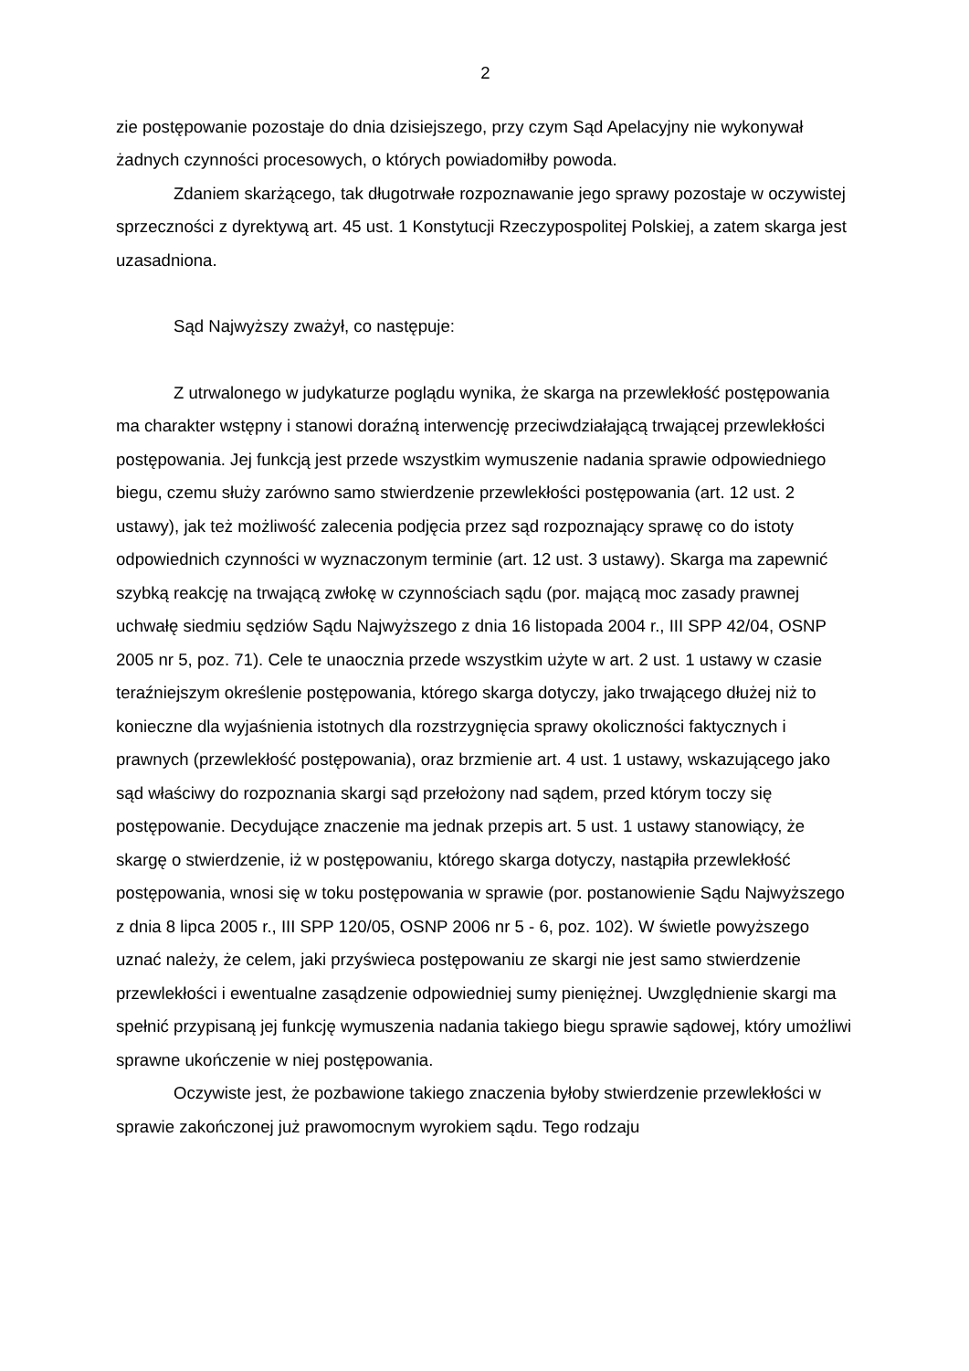2
zie postępowanie pozostaje do dnia dzisiejszego, przy czym Sąd Apelacyjny nie wykonywał żadnych czynności procesowych, o których powiadomiłby powoda.
Zdaniem skarżącego, tak długotrwałe rozpoznawanie jego sprawy pozostaje w oczywistej sprzeczności z dyrektywą art. 45 ust. 1 Konstytucji Rzeczypospolitej Polskiej, a zatem skarga jest uzasadniona.
Sąd Najwyższy zważył, co następuje:
Z utrwalonego w judykaturze poglądu wynika, że skarga na przewlekłość postępowania ma charakter wstępny i stanowi doraźną interwencję przeciwdziałającą trwającej przewlekłości postępowania. Jej funkcją jest przede wszystkim wymuszenie nadania sprawie odpowiedniego biegu, czemu służy zarówno samo stwierdzenie przewlekłości postępowania (art. 12 ust. 2 ustawy), jak też możliwość zalecenia podjęcia przez sąd rozpoznający sprawę co do istoty odpowiednich czynności w wyznaczonym terminie (art. 12 ust. 3 ustawy). Skarga ma zapewnić szybką reakcję na trwającą zwłokę w czynnościach sądu (por. mającą moc zasady prawnej uchwałę siedmiu sędziów Sądu Najwyższego z dnia 16 listopada 2004 r., III SPP 42/04, OSNP 2005 nr 5, poz. 71). Cele te unaocznia przede wszystkim użyte w art. 2 ust. 1 ustawy w czasie teraźniejszym określenie postępowania, którego skarga dotyczy, jako trwającego dłużej niż to konieczne dla wyjaśnienia istotnych dla rozstrzygnięcia sprawy okoliczności faktycznych i prawnych (przewlekłość postępowania), oraz brzmienie art. 4 ust. 1 ustawy, wskazującego jako sąd właściwy do rozpoznania skargi sąd przełożony nad sądem, przed którym toczy się postępowanie. Decydujące znaczenie ma jednak przepis art. 5 ust. 1 ustawy stanowiący, że skargę o stwierdzenie, iż w postępowaniu, którego skarga dotyczy, nastąpiła przewlekłość postępowania, wnosi się w toku postępowania w sprawie (por. postanowienie Sądu Najwyższego z dnia 8 lipca 2005 r., III SPP 120/05, OSNP 2006 nr 5 - 6, poz. 102). W świetle powyższego uznać należy, że celem, jaki przyświeca postępowaniu ze skargi nie jest samo stwierdzenie przewlekłości i ewentualne zasądzenie odpowiedniej sumy pieniężnej. Uwzględnienie skargi ma spełnić przypisaną jej funkcję wymuszenia nadania takiego biegu sprawie sądowej, który umożliwi sprawne ukończenie w niej postępowania.
Oczywiste jest, że pozbawione takiego znaczenia byłoby stwierdzenie przewlekłości w sprawie zakończonej już prawomocnym wyrokiem sądu. Tego rodzaju